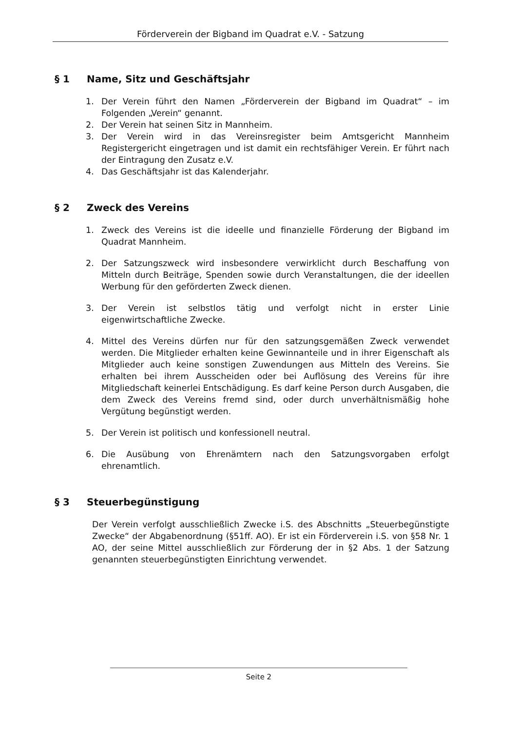Förderverein der Bigband im Quadrat e.V. - Satzung
§ 1 Name, Sitz und Geschäftsjahr
1. Der Verein führt den Namen „Förderverein der Bigband im Quadrat“ – im Folgenden „Verein“ genannt.
2. Der Verein hat seinen Sitz in Mannheim.
3. Der Verein wird in das Vereinsregister beim Amtsgericht Mannheim Registergericht eingetragen und ist damit ein rechtsfähiger Verein. Er führt nach der Eintragung den Zusatz e.V.
4. Das Geschäftsjahr ist das Kalenderjahr.
§ 2 Zweck des Vereins
1. Zweck des Vereins ist die ideelle und finanzielle Förderung der Bigband im Quadrat Mannheim.
2. Der Satzungszweck wird insbesondere verwirklicht durch Beschaffung von Mitteln durch Beiträge, Spenden sowie durch Veranstaltungen, die der ideellen Werbung für den geförderten Zweck dienen.
3. Der Verein ist selbstlos tätig und verfolgt nicht in erster Linie eigenwirtschaftliche Zwecke.
4. Mittel des Vereins dürfen nur für den satzungsgemäßen Zweck verwendet werden. Die Mitglieder erhalten keine Gewinnanteile und in ihrer Eigenschaft als Mitglieder auch keine sonstigen Zuwendungen aus Mitteln des Vereins. Sie erhalten bei ihrem Ausscheiden oder bei Auflösung des Vereins für ihre Mitgliedschaft keinerlei Entschädigung. Es darf keine Person durch Ausgaben, die dem Zweck des Vereins fremd sind, oder durch unverhältnismäßig hohe Vergütung begünstigt werden.
5. Der Verein ist politisch und konfessionell neutral.
6. Die Ausübung von Ehrenämtern nach den Satzungsvorgaben erfolgt ehrenamtlich.
§ 3 Steuerbegünstigung
Der Verein verfolgt ausschließlich Zwecke i.S. des Abschnitts „Steuerbegünstigte Zwecke“ der Abgabenordnung (§51ff. AO). Er ist ein Förderverein i.S. von §58 Nr. 1 AO, der seine Mittel ausschließlich zur Förderung der in §2 Abs. 1 der Satzung genannten steuerbegünstigten Einrichtung verwendet.
Seite 2